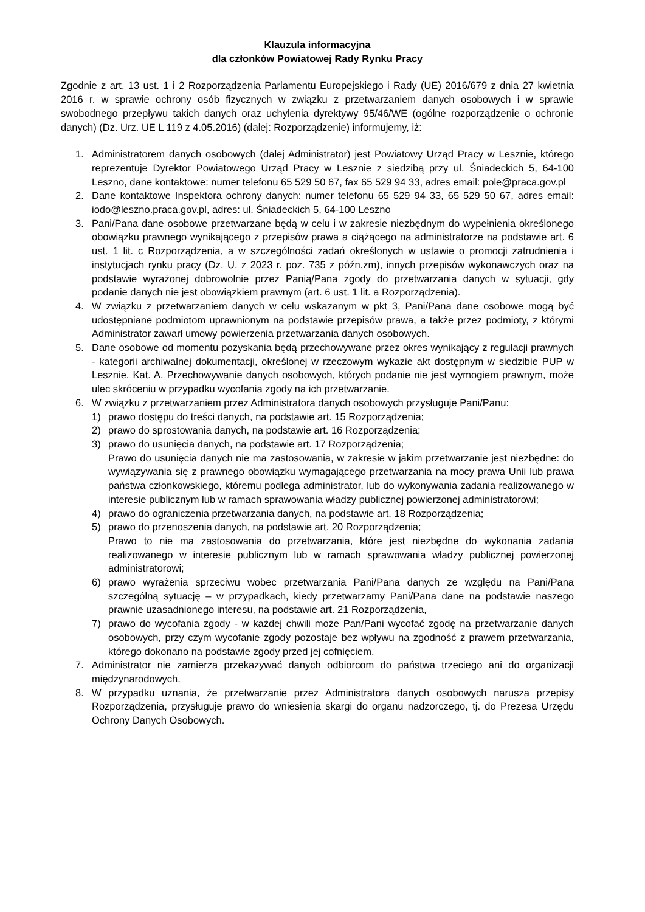Klauzula informacyjna
dla członków Powiatowej Rady Rynku Pracy
Zgodnie z art. 13 ust. 1 i 2 Rozporządzenia Parlamentu Europejskiego i Rady (UE) 2016/679 z dnia 27 kwietnia 2016 r. w sprawie ochrony osób fizycznych w związku z przetwarzaniem danych osobowych i w sprawie swobodnego przepływu takich danych oraz uchylenia dyrektywy 95/46/WE (ogólne rozporządzenie o ochronie danych) (Dz. Urz. UE L 119 z 4.05.2016) (dalej: Rozporządzenie) informujemy, iż:
1. Administratorem danych osobowych (dalej Administrator) jest Powiatowy Urząd Pracy w Lesznie, którego reprezentuje Dyrektor Powiatowego Urząd Pracy w Lesznie z siedzibą przy ul. Śniadeckich 5, 64-100 Leszno, dane kontaktowe: numer telefonu 65 529 50 67, fax 65 529 94 33, adres email: pole@praca.gov.pl
2. Dane kontaktowe Inspektora ochrony danych: numer telefonu 65 529 94 33, 65 529 50 67, adres email: iodo@leszno.praca.gov.pl, adres: ul. Śniadeckich 5, 64-100 Leszno
3. Pani/Pana dane osobowe przetwarzane będą w celu i w zakresie niezbędnym do wypełnienia określonego obowiązku prawnego wynikającego z przepisów prawa a ciążącego na administratorze na podstawie art. 6 ust. 1 lit. c Rozporządzenia, a w szczególności zadań określonych w ustawie o promocji zatrudnienia i instytucjach rynku pracy (Dz. U. z 2023 r. poz. 735 z późn.zm), innych przepisów wykonawczych oraz na podstawie wyrażonej dobrowolnie przez Panią/Pana zgody do przetwarzania danych w sytuacji, gdy podanie danych nie jest obowiązkiem prawnym (art. 6 ust. 1 lit. a Rozporządzenia).
4. W związku z przetwarzaniem danych w celu wskazanym w pkt 3, Pani/Pana dane osobowe mogą być udostępniane podmiotom uprawnionym na podstawie przepisów prawa, a także przez podmioty, z którymi Administrator zawarł umowy powierzenia przetwarzania danych osobowych.
5. Dane osobowe od momentu pozyskania będą przechowywane przez okres wynikający z regulacji prawnych - kategorii archiwalnej dokumentacji, określonej w rzeczowym wykazie akt dostępnym w siedzibie PUP w Lesznie. Kat. A. Przechowywanie danych osobowych, których podanie nie jest wymogiem prawnym, może ulec skróceniu w przypadku wycofania zgody na ich przetwarzanie.
6. W związku z przetwarzaniem przez Administratora danych osobowych przysługuje Pani/Panu:
1) prawo dostępu do treści danych, na podstawie art. 15 Rozporządzenia;
2) prawo do sprostowania danych, na podstawie art. 16 Rozporządzenia;
3) prawo do usunięcia danych, na podstawie art. 17 Rozporządzenia;
Prawo do usunięcia danych nie ma zastosowania, w zakresie w jakim przetwarzanie jest niezbędne: do wywiązywania się z prawnego obowiązku wymagającego przetwarzania na mocy prawa Unii lub prawa państwa członkowskiego, któremu podlega administrator, lub do wykonywania zadania realizowanego w interesie publicznym lub w ramach sprawowania władzy publicznej powierzonej administratorowi;
4) prawo do ograniczenia przetwarzania danych, na podstawie art. 18 Rozporządzenia;
5) prawo do przenoszenia danych, na podstawie art. 20 Rozporządzenia;
Prawo to nie ma zastosowania do przetwarzania, które jest niezbędne do wykonania zadania realizowanego w interesie publicznym lub w ramach sprawowania władzy publicznej powierzonej administratorowi;
6) prawo wyrażenia sprzeciwu wobec przetwarzania Pani/Pana danych ze względu na Pani/Pana szczególną sytuację – w przypadkach, kiedy przetwarzamy Pani/Pana dane na podstawie naszego prawnie uzasadnionego interesu, na podstawie art. 21 Rozporządzenia,
7) prawo do wycofania zgody - w każdej chwili może Pan/Pani wycofać zgodę na przetwarzanie danych osobowych, przy czym wycofanie zgody pozostaje bez wpływu na zgodność z prawem przetwarzania, którego dokonano na podstawie zgody przed jej cofnięciem.
7. Administrator nie zamierza przekazywać danych odbiorcom do państwa trzeciego ani do organizacji międzynarodowych.
8. W przypadku uznania, że przetwarzanie przez Administratora danych osobowych narusza przepisy Rozporządzenia, przysługuje prawo do wniesienia skargi do organu nadzorczego, tj. do Prezesa Urzędu Ochrony Danych Osobowych.